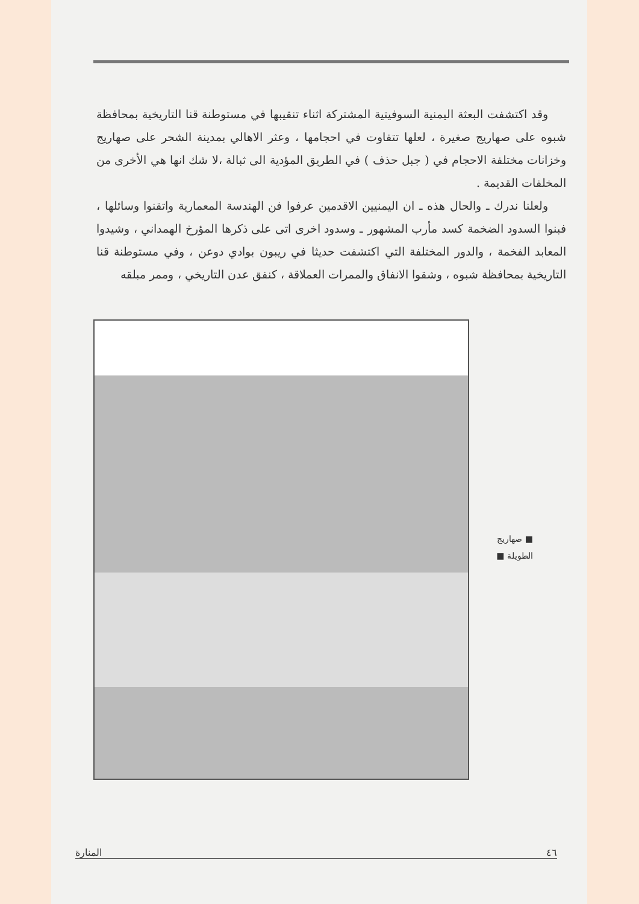وقد اكتشفت البعثة اليمنية السوفيتية المشتركة اثناء تنقيبها في مستوطنة قنا التاريخية بمحافظة شبوه على صهاريج صغيرة ، لعلها تتفاوت في احجامها ، وعثر الاهالي بمدينة الشحر على صهاريج وخزانات مختلفة الاحجام في ( جبل حذف ) في الطريق المؤدية الى ثبالة ،لا شك انها هي الأخرى من المخلفات القديمة .
ولعلنا ندرك ـ والحال هذه ـ ان اليمنيين الاقدمين عرفوا فن الهندسة المعمارية واتقنوا وسائلها ، فبنوا السدود الضخمة كسد مأرب المشهور ـ وسدود اخرى اتى على ذكرها المؤرخ الهمداني ، وشيدوا المعابد الفخمة ، والدور المختلفة التي اكتشفت حديثا في ريبون بوادي دوعن ، وفي مستوطنة قنا التاريخية بمحافظة شبوه ، وشقوا الانفاق والممرات العملاقة ، كنفق عدن التاريخي ، وممر مبلقه
■ صهاريج
الطويلة ■
المنارة ٤٦